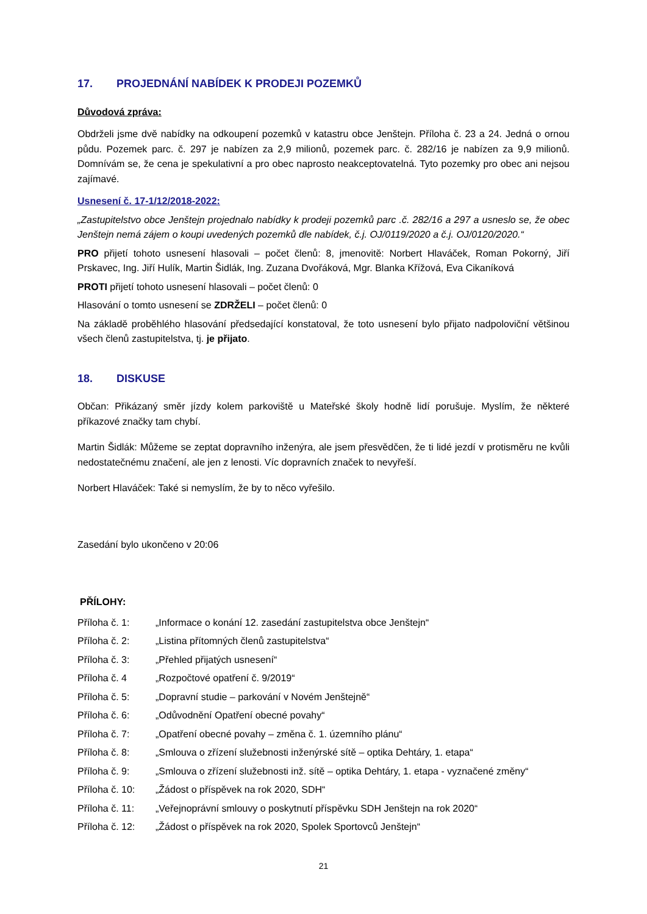17. PROJEDNÁNÍ NABÍDEK K PRODEJI POZEMKŮ
Důvodová zpráva:
Obdrželi jsme dvě nabídky na odkoupení pozemků v katastru obce Jenštejn. Příloha č. 23 a 24. Jedná o ornou půdu. Pozemek parc. č. 297 je nabízen za 2,9 milionů, pozemek parc. č. 282/16 je nabízen za 9,9 milionů. Domnívám se, že cena je spekulativní a pro obec naprosto neakceptovatelná. Tyto pozemky pro obec ani nejsou zajímavé.
Usnesení č. 17-1/12/2018-2022:
„Zastupitelstvo obce Jenštejn projednalo nabídky k prodeji pozemků parc .č. 282/16 a 297 a usneslo se, že obec Jenštejn nemá zájem o koupi uvedených pozemků dle nabídek, č.j. OJ/0119/2020 a č.j. OJ/0120/2020.“
PRO přijetí tohoto usnesení hlasovali – počet členů: 8, jmenovitě: Norbert Hlaváček, Roman Pokorný, Jiří Prskavec, Ing. Jiří Hulík, Martin Šidlák, Ing. Zuzana Dvořáková, Mgr. Blanka Křížová, Eva Cikaníková
PROTI přijetí tohoto usnesení hlasovali – počet členů: 0
Hlasování o tomto usnesení se ZDRŽELI – počet členů: 0
Na základě proběhlého hlasování předsedající konstatoval, že toto usnesení bylo přijato nadpoloviční většinou všech členů zastupitelstva, tj. je přijato.
18. DISKUSE
Občan: Přikázaný směr jízdy kolem parkoviště u Mateřské školy hodně lidí porušuje. Myslím, že některé příkazové značky tam chybí.
Martin Šidlák: Můžeme se zeptat dopravního inženýra, ale jsem přesvědčen, že ti lidé jezdí v protisměru ne kvůli nedostatečnému značení, ale jen z lenosti. Víc dopravních značek to nevyřeší.
Norbert Hlaváček: Také si nemyslím, že by to něco vyřešilo.
Zasedání bylo ukončeno v 20:06
PŘÍLOHY:
| Příloha č. 1: | „Informace o konání 12. zasedání zastupitelstva obce Jenštejn“ |
| Příloha č. 2: | „Listina přítomných členů zastupitelstva“ |
| Příloha č. 3: | „Přehled přijatých usnesení“ |
| Příloha č. 4 | „Rozpočtové opatření č. 9/2019“ |
| Příloha č. 5: | „Dopravní studie – parkování v Novém Jenštejně“ |
| Příloha č. 6: | „Odůvodnění Opatření obecné povahy“ |
| Příloha č. 7: | „Opatření obecné povahy – změna č. 1. územního plánu“ |
| Příloha č. 8: | „Smlouva o zřízení služebnosti inženýrské sítě – optika Dehtáry, 1. etapa“ |
| Příloha č. 9: | „Smlouva o zřízení služebnosti inž. sítě – optika Dehtáry, 1. etapa - vyznačené změny“ |
| Příloha č. 10: | „Žádost o příspěvek na rok 2020, SDH“ |
| Příloha č. 11: | „Veřejnoprávní smlouvy o poskytnutí příspěvku SDH Jenštejn na rok 2020“ |
| Příloha č. 12: | „Žádost o příspěvek na rok 2020, Spolek Sportovců Jenštejn“ |
21